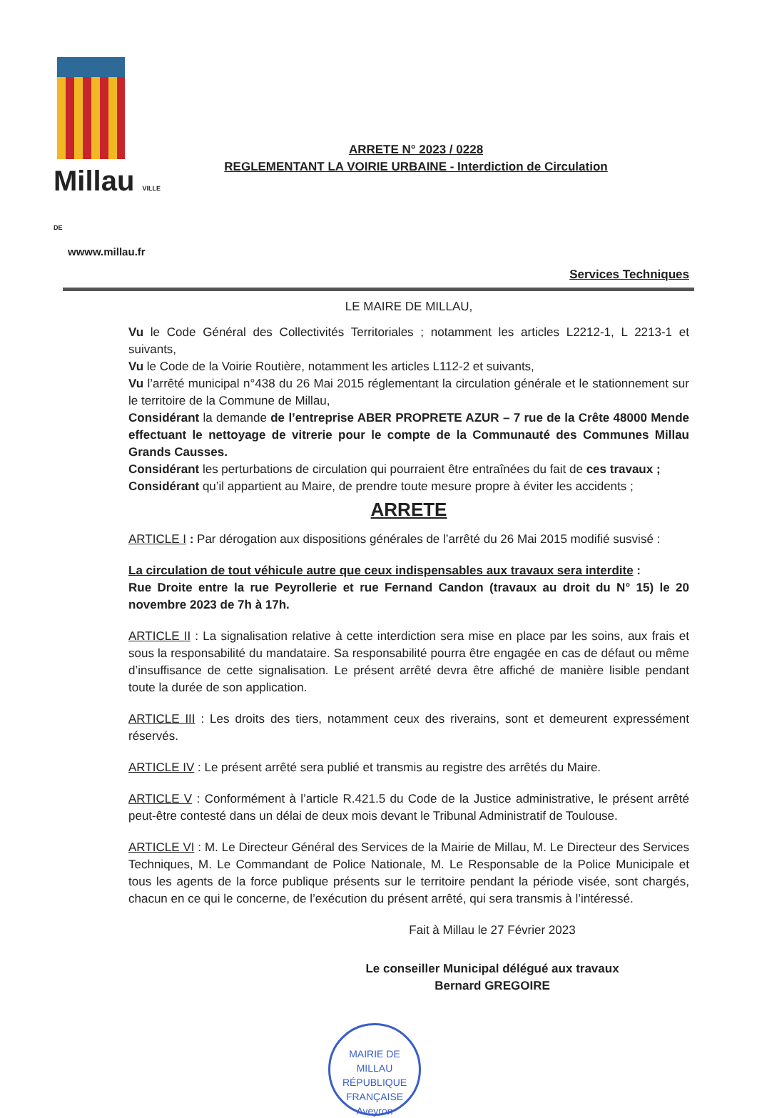Millau VILLE DE
wwww.millau.fr
ARRETE N° 2023 / 0228
REGLEMENTANT LA VOIRIE URBAINE - Interdiction de Circulation
Services Techniques
LE MAIRE DE MILLAU,
Vu le Code Général des Collectivités Territoriales ; notamment les articles L2212-1, L 2213-1 et suivants,
Vu le Code de la Voirie Routière, notamment les articles L112-2 et suivants,
Vu l’arrêté municipal n°438 du 26 Mai 2015 réglementant la circulation générale et le stationnement sur le territoire de la Commune de Millau,
Considérant la demande de l’entreprise ABER PROPRETE AZUR – 7 rue de la Crête 48000 Mende effectuant le nettoyage de vitrerie pour le compte de la Communauté des Communes Millau Grands Causses.
Considérant les perturbations de circulation qui pourraient être entraînées du fait de ces travaux ;
Considérant qu’il appartient au Maire, de prendre toute mesure propre à éviter les accidents ;
ARRETE
ARTICLE I : Par dérogation aux dispositions générales de l’arrêté du 26 Mai 2015 modifié susvisé :
La circulation de tout véhicule autre que ceux indispensables aux travaux sera interdite :
Rue Droite entre la rue Peyrollerie et rue Fernand Candon (travaux au droit du N° 15) le 20 novembre 2023 de 7h à 17h.
ARTICLE II : La signalisation relative à cette interdiction sera mise en place par les soins, aux frais et sous la responsabilité du mandataire. Sa responsabilité pourra être engagée en cas de défaut ou même d’insuffisance de cette signalisation. Le présent arrêté devra être affiché de manière lisible pendant toute la durée de son application.
ARTICLE III : Les droits des tiers, notamment ceux des riverains, sont et demeurent expressément réservés.
ARTICLE IV : Le présent arrêté sera publié et transmis au registre des arrêtés du Maire.
ARTICLE V : Conformément à l’article R.421.5 du Code de la Justice administrative, le présent arrêté peut-être contesté dans un délai de deux mois devant le Tribunal Administratif de Toulouse.
ARTICLE VI : M. Le Directeur Général des Services de la Mairie de Millau, M. Le Directeur des Services Techniques, M. Le Commandant de Police Nationale, M. Le Responsable de la Police Municipale et tous les agents de la force publique présents sur le territoire pendant la période visée, sont chargés, chacun en ce qui le concerne, de l’exécution du présent arrêté, qui sera transmis à l’intéressé.
Fait à Millau le 27 Février 2023
Le conseiller Municipal délégué aux travaux
Bernard GREGOIRE
MAIRIE DE MILLAU
RÉPUBLIQUE FRANÇAISE
Aveyron